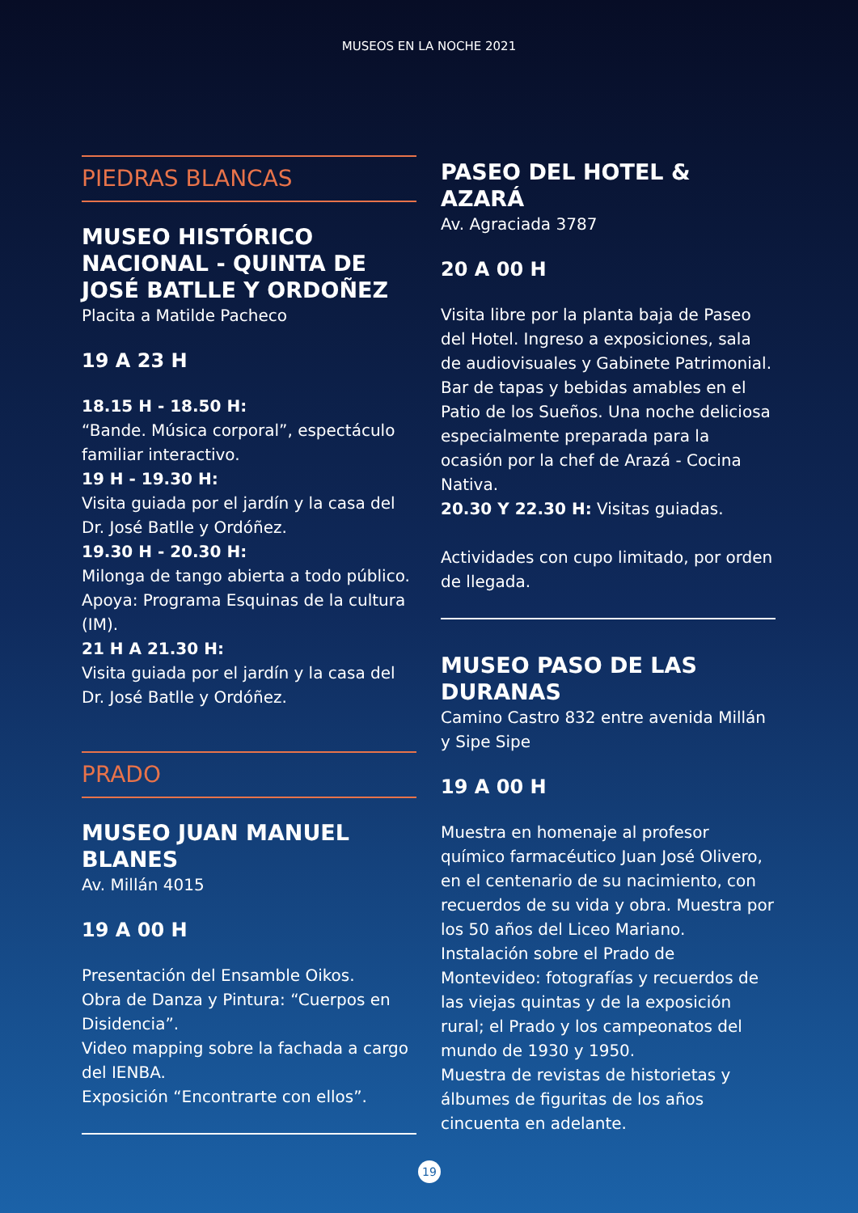MUSEOS EN LA NOCHE 2021
PIEDRAS BLANCAS
MUSEO HISTÓRICO NACIONAL - QUINTA DE JOSÉ BATLLE Y ORDOÑEZ
Placita a Matilde Pacheco
19 A 23 H
18.15 H - 18.50 H:
“Bande. Música corporal”, espectáculo familiar interactivo.
19 H - 19.30 H:
Visita guiada por el jardín y la casa del Dr. José Batlle y Ordóñez.
19.30 H - 20.30 H:
Milonga de tango abierta a todo público. Apoya: Programa Esquinas de la cultura (IM).
21 H A 21.30 H:
Visita guiada por el jardín y la casa del Dr. José Batlle y Ordóñez.
PRADO
MUSEO JUAN MANUEL BLANES
Av. Millán 4015
19 A 00 H
Presentación del Ensamble Oikos.
Obra de Danza y Pintura: “Cuerpos en Disidencia”.
Video mapping sobre la fachada a cargo del IENBA.
Exposición “Encontrarte con ellos”.
PASEO DEL HOTEL & AZARÁ
Av. Agraciada 3787
20 A 00 H
Visita libre por la planta baja de Paseo del Hotel. Ingreso a exposiciones, sala de audiovisuales y Gabinete Patrimonial.
Bar de tapas y bebidas amables en el Patio de los Sueños. Una noche deliciosa especialmente preparada para la ocasión por la chef de Arazá - Cocina Nativa.
20.30 Y 22.30 H: Visitas guiadas.
Actividades con cupo limitado, por orden de llegada.
MUSEO PASO DE LAS DURANAS
Camino Castro 832 entre avenida Millán y Sipe Sipe
19 A 00 H
Muestra en homenaje al profesor químico farmacéutico Juan José Olivero, en el centenario de su nacimiento, con recuerdos de su vida y obra. Muestra por los 50 años del Liceo Mariano.
Instalación sobre el Prado de Montevideo: fotografías y recuerdos de las viejas quintas y de la exposición rural; el Prado y los campeonatos del mundo de 1930 y 1950.
Muestra de revistas de historietas y álbumes de figuritas de los años cincuenta en adelante.
19